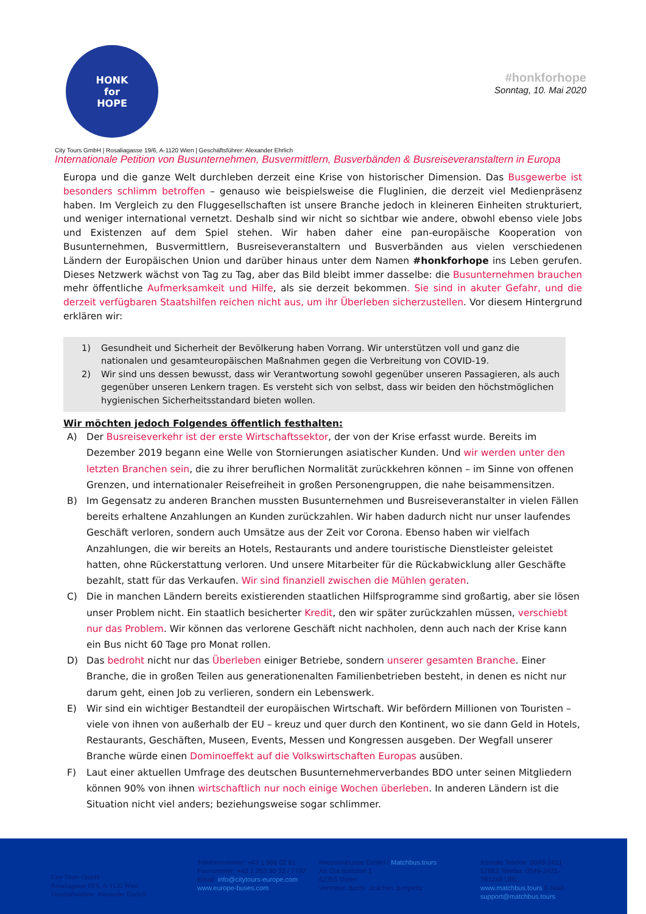HONK
for
HOPE
#honkforhope
Sonntag, 10. Mai 2020
City Tours GmbH | Rosaliagasse 19/6, A-1120 Wien | Geschäftsführer: Alexander Ehrlich
Internationale Petition von Busunternehmen, Busvermittlern, Busverbänden & Busreiseveranstaltern in Europa
Europa und die ganze Welt durchleben derzeit eine Krise von historischer Dimension. Das Busgewerbe ist besonders schlimm betroffen – genauso wie beispielsweise die Fluglinien, die derzeit viel Medienpräsenz haben. Im Vergleich zu den Fluggesellschaften ist unsere Branche jedoch in kleineren Einheiten strukturiert, und weniger international vernetzt. Deshalb sind wir nicht so sichtbar wie andere, obwohl ebenso viele Jobs und Existenzen auf dem Spiel stehen. Wir haben daher eine pan-europäische Kooperation von Busunternehmen, Busvermittlern, Busreiseveranstaltern und Busverbänden aus vielen verschiedenen Ländern der Europäischen Union und darüber hinaus unter dem Namen #honkforhope ins Leben gerufen. Dieses Netzwerk wächst von Tag zu Tag, aber das Bild bleibt immer dasselbe: die Busunternehmen brauchen mehr öffentliche Aufmerksamkeit und Hilfe, als sie derzeit bekommen. Sie sind in akuter Gefahr, und die derzeit verfügbaren Staatshilfen reichen nicht aus, um ihr Überleben sicherzustellen. Vor diesem Hintergrund erklären wir:
1) Gesundheit und Sicherheit der Bevölkerung haben Vorrang. Wir unterstützen voll und ganz die nationalen und gesamteuropäischen Maßnahmen gegen die Verbreitung von COVID-19.
2) Wir sind uns dessen bewusst, dass wir Verantwortung sowohl gegenüber unseren Passagieren, als auch gegenüber unseren Lenkern tragen. Es versteht sich von selbst, dass wir beiden den höchstmöglichen hygienischen Sicherheitsstandard bieten wollen.
Wir möchten jedoch Folgendes öffentlich festhalten:
A) Der Busreiseverkehr ist der erste Wirtschaftssektor, der von der Krise erfasst wurde. Bereits im Dezember 2019 begann eine Welle von Stornierungen asiatischer Kunden. Und wir werden unter den letzten Branchen sein, die zu ihrer beruflichen Normalität zurückkehren können – im Sinne von offenen Grenzen, und internationaler Reisefreiheit in großen Personengruppen, die nahe beisammensitzen.
B) Im Gegensatz zu anderen Branchen mussten Busunternehmen und Busreiseveranstalter in vielen Fällen bereits erhaltene Anzahlungen an Kunden zurückzahlen. Wir haben dadurch nicht nur unser laufendes Geschäft verloren, sondern auch Umsätze aus der Zeit vor Corona. Ebenso haben wir vielfach Anzahlungen, die wir bereits an Hotels, Restaurants und andere touristische Dienstleister geleistet hatten, ohne Rückerstattung verloren. Und unsere Mitarbeiter für die Rückabwicklung aller Geschäfte bezahlt, statt für das Verkaufen. Wir sind finanziell zwischen die Mühlen geraten.
C) Die in manchen Ländern bereits existierenden staatlichen Hilfsprogramme sind großartig, aber sie lösen unser Problem nicht. Ein staatlich besicherter Kredit, den wir später zurückzahlen müssen, verschiebt nur das Problem. Wir können das verlorene Geschäft nicht nachholen, denn auch nach der Krise kann ein Bus nicht 60 Tage pro Monat rollen.
D) Das bedroht nicht nur das Überleben einiger Betriebe, sondern unserer gesamten Branche. Einer Branche, die in großen Teilen aus generationenalten Familienbetrieben besteht, in denen es nicht nur darum geht, einen Job zu verlieren, sondern ein Lebenswerk.
E) Wir sind ein wichtiger Bestandteil der europäischen Wirtschaft. Wir befördern Millionen von Touristen – viele von ihnen von außerhalb der EU – kreuz und quer durch den Kontinent, wo sie dann Geld in Hotels, Restaurants, Geschäften, Museen, Events, Messen und Kongressen ausgeben. Der Wegfall unserer Branche würde einen Dominoeffekt auf die Volkswirtschaften Europas ausüben.
F) Laut einer aktuellen Umfrage des deutschen Busunternehmerverbandes BDO unter seinen Mitgliedern können 90% von ihnen wirtschaftlich nur noch einige Wochen überleben. In anderen Ländern ist die Situation nicht viel anders; beziehungsweise sogar schlimmer.
City Tours GmbH
Rosaliagasse 19/6, A-1120 Wien
Geschäftsführer: Alexander Ehrlich
Telefonnummer: +43 1 966 02 61
Faxnummer: +43 1 253 30 33 / 7792
Email: info@citytours-europe.com
www.europe-buses.com
Mietomnibusse GmbH / Matchbus.tours
An Gut Boisdorf 1
52355 Düren
Vertreten durch: Joachim Jumpertz
Kontakt Telefon: 0049-2421-57882 Telefax: 0049-2421-781248 URL: www.matchbus.tours E-Mail: support@matchbus.tours